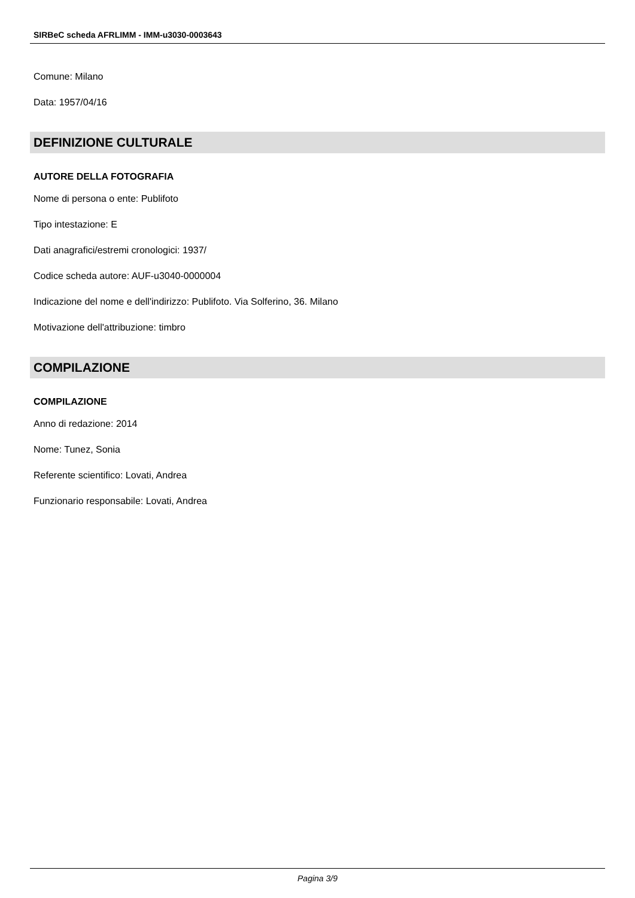SIRBeC scheda AFRLIMM - IMM-u3030-0003643
Comune: Milano
Data: 1957/04/16
DEFINIZIONE CULTURALE
AUTORE DELLA FOTOGRAFIA
Nome di persona o ente: Publifoto
Tipo intestazione: E
Dati anagrafici/estremi cronologici: 1937/
Codice scheda autore: AUF-u3040-0000004
Indicazione del nome e dell'indirizzo: Publifoto. Via Solferino, 36. Milano
Motivazione dell'attribuzione: timbro
COMPILAZIONE
COMPILAZIONE
Anno di redazione: 2014
Nome: Tunez, Sonia
Referente scientifico: Lovati, Andrea
Funzionario responsabile: Lovati, Andrea
Pagina 3/9